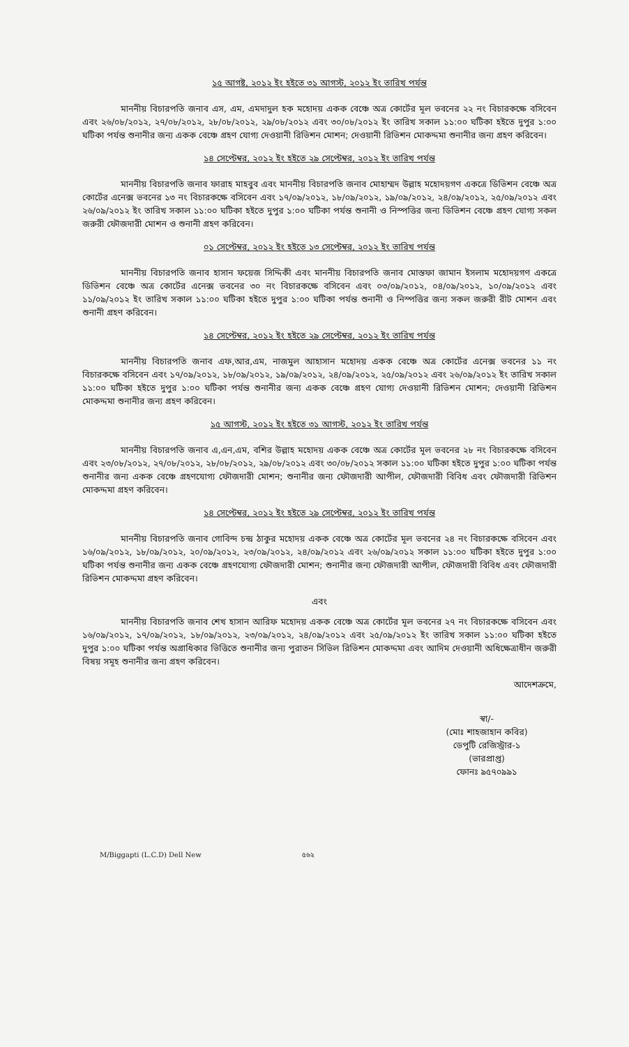১৫ আগষ্ট, ২০১২ ইং হইতে ৩১ আগস্ট, ২০১২ ইং তারিখ পর্যন্ত
মাননীয় বিচারপতি জনাব এস, এম, এমদাদুল হক মহোদয় একক বেঞ্চে অত্র কোর্টের মূল ভবনের ২২ নং বিচারকক্ষে বসিবেন এবং ২৬/০৮/২০১২, ২৭/০৮/২০১২, ২৮/০৮/২০১২, ২৯/০৮/২০১২ এবং ৩০/০৮/২০১২ ইং তারিখ সকাল ১১:০০ ঘটিকা হইতে দুপুর ১:০০ ঘটিকা পর্যন্ত শুনানীর জন্য একক বেঞ্চে গ্রহণ যোগ্য দেওয়ানী রিভিশন মোশন; দেওয়ানী রিভিশন মোকদ্দমা শুনানীর জন্য গ্রহণ করিবেন।
১৪ সেপ্টেম্বর, ২০১২ ইং হইতে ২৯ সেপ্টেম্বর, ২০১২ ইং তারিখ পর্যন্ত
মাননীয় বিচারপতি জনাব ফারাহ মাহবুব এবং মাননীয় বিচারপতি জনাব মোহাম্মদ উল্লাহ মহোদয়গণ একত্রে ডিভিশন বেঞ্চে অত্র কোর্টের এনেক্স ভবনের ১৩ নং বিচারকক্ষে বসিবেন এবং ১৭/০৯/২০১২, ১৮/০৯/২০১২, ১৯/০৯/২০১২, ২৪/০৯/২০১২, ২৫/০৯/২০১২ এবং ২৬/০৯/২০১২ ইং তারিখ সকাল ১১:০০ ঘটিকা হইতে দুপুর ১:০০ ঘটিকা পর্যন্ত শুনানী ও নিস্পত্তির জন্য ডিভিশন বেঞ্চে গ্রহণ যোগ্য সকল জরুরী ফৌজদারী মোশন ও শুনানী গ্রহণ করিবেন।
০১ সেপ্টেম্বর, ২০১২ ইং হইতে ১৩ সেপ্টেম্বর, ২০১২ ইং তারিখ পর্যন্ত
মাননীয় বিচারপতি জনাব হাসান ফয়েজ সিদ্দিকী এবং মাননীয় বিচারপতি জনাব মোস্তফা জামান ইসলাম মহোদয়গণ একত্রে ডিভিশন বেঞ্চে অত্র কোর্টের এনেক্স ভবনের ৩০ নং বিচারকক্ষে বসিবেন এবং ০৩/০৯/২০১২, ০৪/০৯/২০১২, ১০/০৯/২০১২ এবং ১১/০৯/২০১২ ইং তারিখ সকাল ১১:০০ ঘটিকা হইতে দুপুর ১:০০ ঘটিকা পর্যন্ত শুনানী ও নিস্পত্তির জন্য সকল জরুরী রীট মোশন এবং শুনানী গ্রহণ করিবেন।
১৪ সেপ্টেম্বর, ২০১২ ইং হইতে ২৯ সেপ্টেম্বর, ২০১২ ইং তারিখ পর্যন্ত
মাননীয় বিচারপতি জনাব এফ,আর,এম, নাজমুল আহাসান মহোদয় একক বেঞ্চে অত্র কোর্টের এনেক্স ভবনের ১১ নং বিচারকক্ষে বসিবেন এবং ১৭/০৯/২০১২, ১৮/০৯/২০১২, ১৯/০৯/২০১২, ২৪/০৯/২০১২, ২৫/০৯/২০১২ এবং ২৬/০৯/২০১২ ইং তারিখ সকাল ১১:০০ ঘটিকা হইতে দুপুর ১:০০ ঘটিকা পর্যন্ত শুনানীর জন্য একক বেঞ্চে গ্রহণ যোগ্য দেওয়ানী রিভিশন মোশন; দেওয়ানী রিভিশন মোকদ্দমা শুনানীর জন্য গ্রহণ করিবেন।
১৫ আগস্ট, ২০১২ ইং হইতে ৩১ আগস্ট, ২০১২ ইং তারিখ পর্যন্ত
মাননীয় বিচারপতি জনাব এ,এন,এম, বশির উল্লাহ মহোদয় একক বেঞ্চে অত্র কোর্টের মূল ভবনের ২৮ নং বিচারকক্ষে বসিবেন এবং ২৩/০৮/২০১২, ২৭/০৮/২০১২, ২৮/০৮/২০১২, ২৯/০৮/২০১২ এবং ৩০/০৮/২০১২ সকাল ১১:০০ ঘটিকা হইতে দুপুর ১:০০ ঘটিকা পর্যন্ত শুনানীর জন্য একক বেঞ্চে গ্রহণযোগ্য ফৌজদারী মোশন; শুনানীর জন্য ফৌজদারী আপীল, ফৌজদারী বিবিধ এবং ফৌজদারী রিভিশন মোকদ্দমা গ্রহণ করিবেন।
১৪ সেপ্টেম্বর, ২০১২ ইং হইতে ২৯ সেপ্টেম্বর, ২০১২ ইং তারিখ পর্যন্ত
মাননীয় বিচারপতি জনাব গোবিন্দ চন্দ্র ঠাকুর মহোদয় একক বেঞ্চে অত্র কোর্টের মূল ভবনের ২৪ নং বিচারকক্ষে বসিবেন এবং ১৬/০৯/২০১২, ১৮/০৯/২০১২, ২০/০৯/২০১২, ২৩/০৯/২০১২, ২৪/০৯/২০১২ এবং ২৬/০৯/২০১২ সকাল ১১:০০ ঘটিকা হইতে দুপুর ১:০০ ঘটিকা পর্যন্ত শুনানীর জন্য একক বেঞ্চে গ্রহণযোগ্য ফৌজদারী মোশন; শুনানীর জন্য ফৌজদারী আপীল, ফৌজদারী বিবিধ এবং ফৌজদারী রিভিশন মোকদ্দমা গ্রহণ করিবেন।
এবং
মাননীয় বিচারপতি জনাব শেখ হাসান আরিফ মহোদয় একক বেঞ্চে অত্র কোর্টের মূল ভবনের ২৭ নং বিচারকক্ষে বসিবেন এবং ১৬/০৯/২০১২, ১৭/০৯/২০১২, ১৮/০৯/২০১২, ২৩/০৯/২০১২, ২৪/০৯/২০১২ এবং ২৫/০৯/২০১২ ইং তারিখ সকাল ১১:০০ ঘটিকা হইতে দুপুর ১:০০ ঘটিকা পর্যন্ত অগ্রাধিকার ভিত্তিতে শুনানীর জন্য পুরাতন সিভিল রিভিশন মোকদ্দমা এবং আদিম দেওয়ানী অধিক্ষেত্রাধীন জরুরী বিষয় সমূহ শুনানীর জন্য গ্রহণ করিবেন।
আদেশক্রমে,
স্বা/-
(মোঃ শাহজাহান কবির)
ডেপুটি রেজিস্ট্রার-১
(ভারপ্রাপ্ত)
ফোনঃ ৯৫৭০৯৯১
M/Biggapti (L.C.D) Dell New ৫৬২